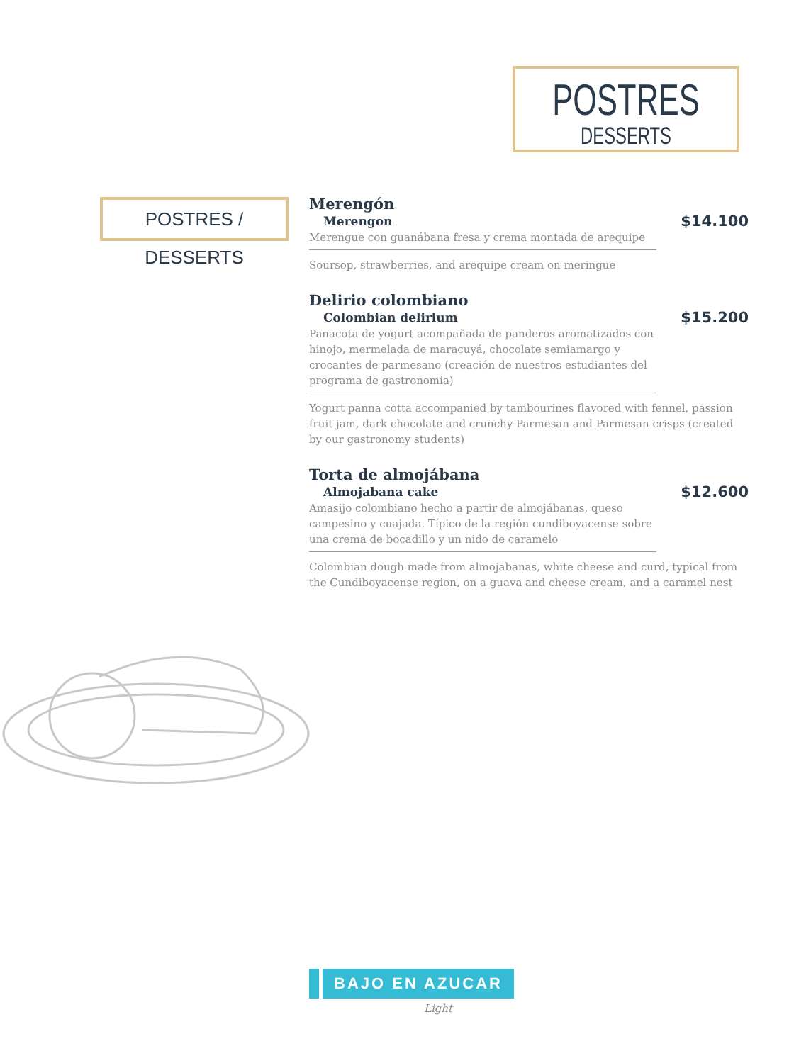POSTRES
DESSERTS
POSTRES / DESSERTS
Merengón
Merengon
$14.100
Merengue con guanábana fresa y crema montada de arequipe
Soursop, strawberries, and arequipe cream on meringue
Delirio colombiano
Colombian delirium
$15.200
Panacota de yogurt acompañada de panderos aromatizados con hinojo, mermelada de maracuyá, chocolate semiamargo y crocantes de parmesano (creación de nuestros estudiantes del programa de gastronomía)
Yogurt panna cotta accompanied by tambourines flavored with fennel, passion fruit jam, dark chocolate and crunchy Parmesan and Parmesan crisps (created by our gastronomy students)
Torta de almojábana
Almojabana cake
$12.600
Amasijo colombiano hecho a partir de almojábanas, queso campesino y cuajada. Típico de la región cundiboyacense sobre una crema de bocadillo y un nido de caramelo
Colombian dough made from almojabanas, white cheese and curd, typical from the Cundiboyacense region, on a guava and cheese cream, and a caramel nest
BAJO EN AZUCAR
Light